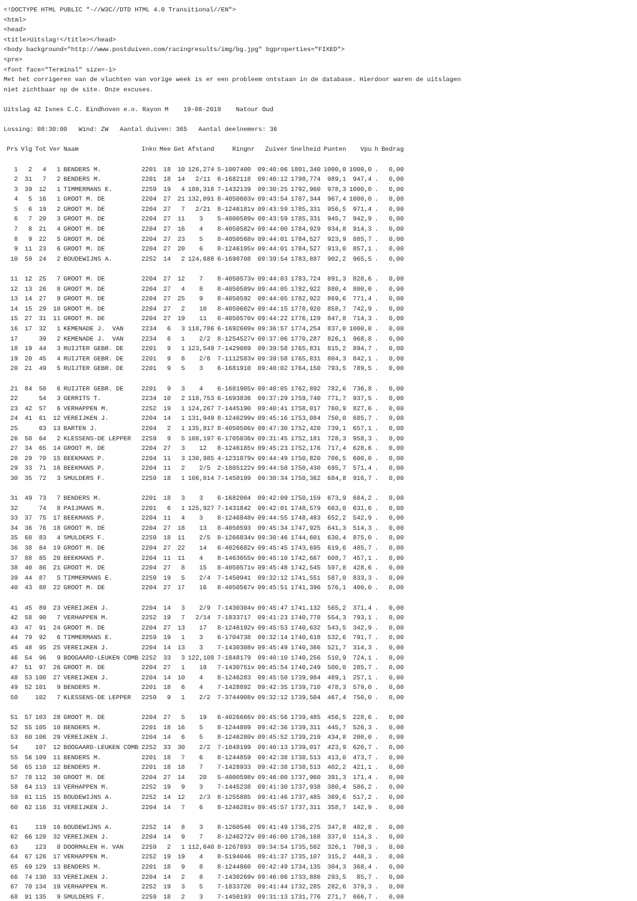<!DOCTYPE HTML PUBLIC "-//W3C//DTD HTML 4.0 Transitional//EN">
<html>
<head>
<title>Uitslag!</title></head>
<body background="http://www.postduiven.com/racingresults/img/bg.jpg" bgproperties="FIXED">
<pre>
<font face="Terminal" size=-1>
Met het corrigeren van de vluchten van vorige week is er een probleem ontstaan in de database. Hierdoor waren de uitslagen
niet zichtbaar op de site. Onze excuses.

Uitslag 42 Isnes C.C. Eindhoven e.o. Rayon M    19-08-2019    Natour Oud

Lossing: 08:30:00   Wind: ZW   Aantal duiven: 365   Aantal deelnemers: 36
| Prs | Vlg | Tot | Ver | Naam | Inko | Mee | Get | Afstand | Ringnr | Zuiver | Snelheid | Punten | Vpu | h | Bedrag |
| --- | --- | --- | --- | --- | --- | --- | --- | --- | --- | --- | --- | --- | --- | --- | --- |
| 1 | 2 | 4 | 1 | BENDERS M. | 2201 | 18 | 10 | 126,274 | 5-1007400 | 09:40:06 | 1801,340 | 1000,0 | 1000,0 | . | 0,00 |
| 2 | 31 | 7 | 2 | BENDERS M. | 2201 | 18 | 14 | 2/11 | 6-1682118 | 09:40:12 | 1798,774 | 989,1 | 947,4 | . | 0,00 |
| 3 | 39 | 12 | 1 | TIMMERMANS E. | 2259 | 19 | 4 | 108,318 | 7-1432139 | 09:30:25 | 1792,960 | 978,3 | 1000,0 | . | 0,00 |
| 4 | 5 | 16 | 1 | GROOT M. DE | 2204 | 27 | 21 | 132,091 | 8-4050603v | 09:43:54 | 1787,344 | 967,4 | 1000,0 | . | 0,00 |
| 5 | 6 | 19 | 2 | GROOT M. DE | 2204 | 27 | 7 | 2/21 | 8-1246181v | 09:43:59 | 1785,331 | 956,5 | 971,4 | . | 0,00 |
| 6 | 7 | 20 | 3 | GROOT M. DE | 2204 | 27 | 11 | 3 | 5-4000589v | 09:43:59 | 1785,331 | 945,7 | 942,9 | . | 0,00 |
| 7 | 8 | 21 | 4 | GROOT M. DE | 2204 | 27 | 16 | 4 | 8-4050582v | 09:44:00 | 1784,929 | 934,8 | 914,3 | . | 0,00 |
| 8 | 9 | 22 | 5 | GROOT M. DE | 2204 | 27 | 23 | 5 | 8-4050568v | 09:44:01 | 1784,527 | 923,9 | 885,7 | . | 0,00 |
| 9 | 11 | 23 | 6 | GROOT M. DE | 2204 | 27 | 20 | 6 | 8-1246195v | 09:44:01 | 1784,527 | 913,0 | 857,1 | . | 0,00 |
| 10 | 59 | 24 | 2 | BOUDEWIJNS A. | 2252 | 14 | 2 | 124,688 | 6-1698708 | 09:39:54 | 1783,887 | 902,2 | 965,5 | . | 0,00 |
| 11 | 12 | 25 | 7 | GROOT M. DE | 2204 | 27 | 12 | 7 | 8-4050573v | 09:44:03 | 1783,724 | 891,3 | 828,6 | . | 0,00 |
| 12 | 13 | 26 | 8 | GROOT M. DE | 2204 | 27 | 4 | 8 | 8-4050589v | 09:44:05 | 1782,922 | 880,4 | 800,0 | . | 0,00 |
| 13 | 14 | 27 | 9 | GROOT M. DE | 2204 | 27 | 25 | 9 | 8-4050592 | 09:44:05 | 1782,922 | 869,6 | 771,4 | . | 0,00 |
| 14 | 15 | 29 | 10 | GROOT M. DE | 2204 | 27 | 2 | 10 | 8-4050602v | 09:44:15 | 1778,920 | 858,7 | 742,9 | . | 0,00 |
| 15 | 27 | 31 | 11 | GROOT M. DE | 2204 | 27 | 19 | 11 | 8-4050570v | 09:44:22 | 1776,129 | 847,8 | 714,3 | . | 0,00 |
| 16 | 17 | 32 | 1 | KEMENADE J. VAN | 2234 | 6 | 3 | 118,786 | 6-1692609v | 09:36:57 | 1774,254 | 837,0 | 1000,0 | . | 0,00 |
| 17 | | 39 | 2 | KEMENADE J. VAN | 2234 | 6 | 1 | 2/2 | 8-1254527v | 09:37:06 | 1770,287 | 826,1 | 968,8 | . | 0,00 |
| 18 | 19 | 44 | 3 | RUIJTER GEBR. DE | 2201 | 9 | 1 | 123,549 | 7-1429089 | 09:39:58 | 1765,831 | 815,2 | 894,7 | . | 0,00 |
| 19 | 20 | 45 | 4 | RUIJTER GEBR. DE | 2201 | 9 | 8 | 2/6 | 7-1112583v | 09:39:58 | 1765,831 | 804,3 | 842,1 | . | 0,00 |
| 20 | 21 | 49 | 5 | RUIJTER GEBR. DE | 2201 | 9 | 5 | 3 | 6-1681910 | 09:40:02 | 1764,150 | 793,5 | 789,5 | . | 0,00 |
| 21 | 84 | 50 | 6 | RUIJTER GEBR. DE | 2201 | 9 | 3 | 4 | 6-1681905v | 09:40:05 | 1762,892 | 782,6 | 736,8 | . | 0,00 |
| 22 | | 54 | 3 | GERRITS T. | 2234 | 10 | 2 | 118,753 | 6-1693836 | 09:37:29 | 1759,740 | 771,7 | 937,5 | . | 0,00 |
| 23 | 42 | 57 | 6 | VERHAPPEN M. | 2252 | 19 | 1 | 124,267 | 7-1445190 | 09:40:41 | 1758,017 | 760,9 | 827,6 | . | 0,00 |
| 24 | 41 | 61 | 12 | VEREIJKEN J. | 2204 | 14 | 1 | 131,949 | 8-1246299v | 09:45:16 | 1753,084 | 750,0 | 685,7 | . | 0,00 |
| 25 | | 63 | 13 | BARTEN J. | 2204 | 2 | 1 | 135,817 | 8-4050506v | 09:47:30 | 1752,420 | 739,1 | 657,1 | . | 0,00 |
| 26 | 50 | 64 | 2 | KLESSENS-DE LEPPER | 2259 | 9 | 5 | 108,197 | 6-1705036v | 09:31:45 | 1752,181 | 728,3 | 958,3 | . | 0,00 |
| 27 | 34 | 65 | 14 | GROOT M. DE | 2204 | 27 | 3 | 12 | 8-1246185v | 09:45:23 | 1752,176 | 717,4 | 628,6 | . | 0,00 |
| 28 | 29 | 70 | 15 | BEEKMANS P. | 2204 | 11 | 3 | 130,985 | 4-1231079v | 09:44:49 | 1750,820 | 706,5 | 600,0 | . | 0,00 |
| 29 | 33 | 71 | 16 | BEEKMANS P. | 2204 | 11 | 2 | 2/5 | 2-1805122v | 09:44:50 | 1750,430 | 695,7 | 571,4 | . | 0,00 |
| 30 | 35 | 72 | 3 | SMULDERS F. | 2259 | 18 | 1 | 106,014 | 7-1450199 | 09:30:34 | 1750,362 | 684,8 | 916,7 | . | 0,00 |
| 31 | 49 | 73 | 7 | BENDERS M. | 2201 | 18 | 3 | 3 | 6-1682004 | 09:42:09 | 1750,159 | 673,9 | 684,2 | . | 0,00 |
| 32 | | 74 | 8 | PAIJMANS M. | 2201 | 6 | 1 | 125,927 | 7-1431842 | 09:42:01 | 1748,579 | 663,0 | 631,6 | . | 0,00 |
| 33 | 37 | 75 | 17 | BEEKMANS P. | 2204 | 11 | 4 | 3 | 8-1246848v | 09:44:55 | 1748,483 | 652,2 | 542,9 | . | 0,00 |
| 34 | 36 | 76 | 18 | GROOT M. DE | 2204 | 27 | 18 | 13 | 8-4050593 | 09:45:34 | 1747,925 | 641,3 | 514,3 | . | 0,00 |
| 35 | 68 | 83 | 4 | SMULDERS F. | 2259 | 18 | 11 | 2/5 | 8-1266834v | 09:30:46 | 1744,601 | 630,4 | 875,0 | . | 0,00 |
| 36 | 38 | 84 | 19 | GROOT M. DE | 2204 | 27 | 22 | 14 | 6-4026682v | 09:45:45 | 1743,695 | 619,6 | 485,7 | . | 0,00 |
| 37 | 88 | 85 | 20 | BEEKMANS P. | 2204 | 11 | 11 | 4 | 8-1463055v | 09:45:10 | 1742,667 | 608,7 | 457,1 | . | 0,00 |
| 38 | 40 | 86 | 21 | GROOT M. DE | 2204 | 27 | 8 | 15 | 8-4050571v | 09:45:48 | 1742,545 | 597,8 | 428,6 | . | 0,00 |
| 39 | 44 | 87 | 5 | TIMMERMANS E. | 2259 | 19 | 5 | 2/4 | 7-1450941 | 09:32:12 | 1741,551 | 587,0 | 833,3 | . | 0,00 |
| 40 | 43 | 88 | 22 | GROOT M. DE | 2204 | 27 | 17 | 16 | 8-4050567v | 09:45:51 | 1741,396 | 576,1 | 400,0 | . | 0,00 |
| 41 | 45 | 89 | 23 | VEREIJKEN J. | 2204 | 14 | 3 | 2/9 | 7-1430304v | 09:45:47 | 1741,132 | 565,2 | 371,4 | . | 0,00 |
| 42 | 58 | 90 | 7 | VERHAPPEN M. | 2252 | 19 | 7 | 2/14 | 7-1833717 | 09:41:23 | 1740,778 | 554,3 | 793,1 | . | 0,00 |
| 43 | 47 | 91 | 24 | GROOT M. DE | 2204 | 27 | 13 | 17 | 8-1246192v | 09:45:53 | 1740,632 | 543,5 | 342,9 | . | 0,00 |
| 44 | 79 | 92 | 6 | TIMMERMANS E. | 2259 | 19 | 1 | 3 | 6-1704738 | 09:32:14 | 1740,618 | 532,6 | 791,7 | . | 0,00 |
| 45 | 48 | 95 | 25 | VEREIJKEN J. | 2204 | 14 | 13 | 3 | 7-1430308v | 09:45:49 | 1740,366 | 521,7 | 314,3 | . | 0,00 |
| 46 | 54 | 96 | 9 | BOOGAARD-LEUKEN COMB | 2252 | 33 | 3 | 122,108 | 7-1848179 | 09:40:10 | 1740,256 | 510,9 | 724,1 | . | 0,00 |
| 47 | 51 | 97 | 26 | GROOT M. DE | 2204 | 27 | 1 | 18 | 7-1430751v | 09:45:54 | 1740,249 | 500,0 | 285,7 | . | 0,00 |
| 48 | 53 | 100 | 27 | VEREIJKEN J. | 2204 | 14 | 10 | 4 | 8-1246283 | 09:45:50 | 1739,984 | 489,1 | 257,1 | . | 0,00 |
| 49 | 52 | 101 | 9 | BENDERS M. | 2201 | 18 | 6 | 4 | 7-1428892 | 09:42:35 | 1739,710 | 478,3 | 579,0 | . | 0,00 |
| 50 | | 102 | 7 | KLESSENS-DE LEPPER | 2259 | 9 | 1 | 2/2 | 7-3744908v | 09:32:12 | 1739,504 | 467,4 | 750,0 | . | 0,00 |
| 51 | 57 | 103 | 28 | GROOT M. DE | 2204 | 27 | 5 | 19 | 6-4026666v | 09:45:56 | 1739,485 | 456,5 | 228,6 | . | 0,00 |
| 52 | 55 | 105 | 10 | BENDERS M. | 2201 | 18 | 16 | 5 | 8-1244809 | 09:42:36 | 1739,311 | 445,7 | 526,3 | . | 0,00 |
| 53 | 60 | 106 | 29 | VEREIJKEN J. | 2204 | 14 | 6 | 5 | 8-1246280v | 09:45:52 | 1739,219 | 434,8 | 200,0 | . | 0,00 |
| 54 | | 107 | 12 | BOOGAARD-LEUKEN COMB | 2252 | 33 | 30 | 2/2 | 7-1848199 | 09:40:13 | 1739,017 | 423,9 | 620,7 | . | 0,00 |
| 55 | 56 | 109 | 11 | BENDERS M. | 2201 | 18 | 7 | 6 | 8-1244859 | 09:42:38 | 1738,513 | 413,0 | 473,7 | . | 0,00 |
| 56 | 65 | 110 | 12 | BENDERS M. | 2201 | 18 | 18 | 7 | 7-1428933 | 09:42:38 | 1738,513 | 402,2 | 421,1 | . | 0,00 |
| 57 | 78 | 112 | 30 | GROOT M. DE | 2204 | 27 | 14 | 20 | 5-4000598v | 09:46:00 | 1737,960 | 391,3 | 171,4 | . | 0,00 |
| 58 | 64 | 113 | 13 | VERHAPPEN M. | 2252 | 19 | 9 | 3 | 7-1445238 | 09:41:30 | 1737,938 | 380,4 | 586,2 | . | 0,00 |
| 59 | 61 | 115 | 15 | BOUDEWIJNS A. | 2252 | 14 | 12 | 2/3 | 8-1255885 | 09:41:46 | 1737,485 | 369,6 | 517,2 | . | 0,00 |
| 60 | 62 | 116 | 31 | VEREIJKEN J. | 2204 | 14 | 7 | 6 | 8-1246281v | 09:45:57 | 1737,311 | 358,7 | 142,9 | . | 0,00 |
| 61 | | 119 | 16 | BOUDEWIJNS A. | 2252 | 14 | 8 | 3 | 8-1260546 | 09:41:49 | 1736,275 | 347,8 | 482,8 | . | 0,00 |
| 62 | 66 | 120 | 32 | VEREIJKEN J. | 2204 | 14 | 9 | 7 | 8-1246272v | 09:46:00 | 1736,168 | 337,0 | 114,3 | . | 0,00 |
| 63 | | 123 | 8 | DOORMALEN H. VAN | 2259 | 2 | 1 | 112,640 | 8-1267893 | 09:34:54 | 1735,502 | 326,1 | 708,3 | . | 0,00 |
| 64 | 67 | 126 | 17 | VERHAPPEN M. | 2252 | 19 | 19 | 4 | 8-5194046 | 09:41:37 | 1735,107 | 315,2 | 448,3 | . | 0,00 |
| 65 | 69 | 129 | 13 | BENDERS M. | 2201 | 18 | 9 | 8 | 8-1244860 | 09:42:49 | 1734,135 | 304,3 | 368,4 | . | 0,00 |
| 66 | 74 | 130 | 33 | VEREIJKEN J. | 2204 | 14 | 2 | 8 | 7-1430269v | 09:46:06 | 1733,886 | 293,5 | 85,7 | . | 0,00 |
| 67 | 70 | 134 | 19 | VERHAPPEN M. | 2252 | 19 | 3 | 5 | 7-1833720 | 09:41:44 | 1732,285 | 282,6 | 379,3 | . | 0,00 |
| 68 | 91 | 135 | 9 | SMULDERS F. | 2259 | 18 | 2 | 3 | 7-1450193 | 09:31:13 | 1731,776 | 271,7 | 666,7 | . | 0,00 |